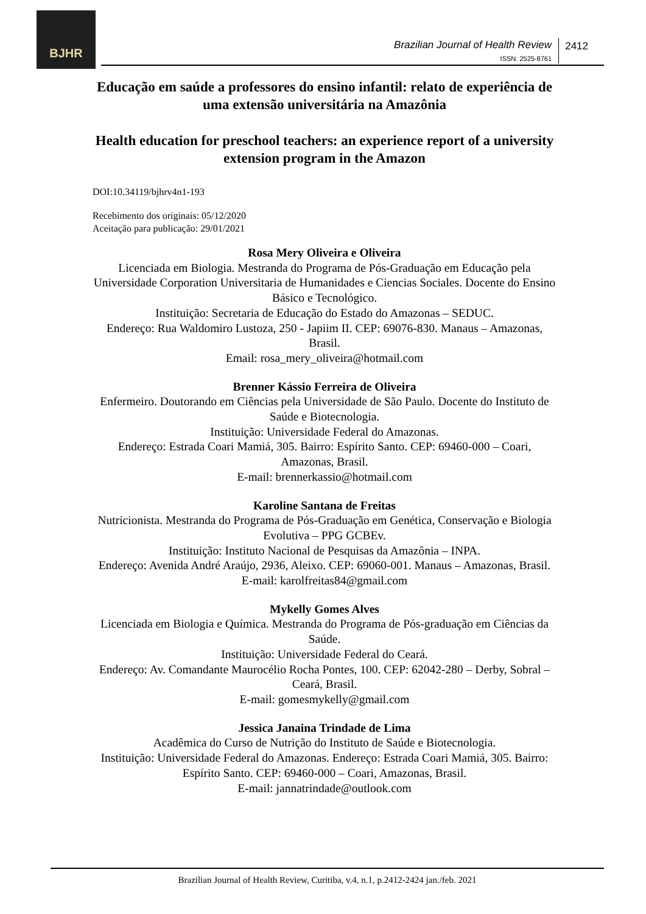BJHR
Brazilian Journal of Health Review
ISSN: 2525-8761
2412
Educação em saúde a professores do ensino infantil: relato de experiência de uma extensão universitária na Amazônia
Health education for preschool teachers: an experience report of a university extension program in the Amazon
DOI:10.34119/bjhrv4n1-193
Recebimento dos originais: 05/12/2020
Aceitação para publicação: 29/01/2021
Rosa Mery Oliveira e Oliveira
Licenciada em Biologia. Mestranda do Programa de Pós-Graduação em Educação pela Universidade Corporation Universitaria de Humanidades e Ciencias Sociales. Docente do Ensino Básico e Tecnológico.
Instituição: Secretaria de Educação do Estado do Amazonas – SEDUC.
Endereço: Rua Waldomiro Lustoza, 250 - Japiim II. CEP: 69076-830. Manaus – Amazonas, Brasil.
Email: rosa_mery_oliveira@hotmail.com
Brenner Kássio Ferreira de Oliveira
Enfermeiro. Doutorando em Ciências pela Universidade de São Paulo. Docente do Instituto de Saúde e Biotecnologia.
Instituição: Universidade Federal do Amazonas.
Endereço: Estrada Coari Mamiá, 305. Bairro: Espírito Santo. CEP: 69460-000 – Coari, Amazonas, Brasil.
E-mail: brennerkassio@hotmail.com
Karoline Santana de Freitas
Nutricionista. Mestranda do Programa de Pós-Graduação em Genética, Conservação e Biologia Evolutiva – PPG GCBEv.
Instituição: Instituto Nacional de Pesquisas da Amazônia – INPA.
Endereço: Avenida André Araújo, 2936, Aleixo. CEP: 69060-001. Manaus – Amazonas, Brasil.
E-mail: karolfreitas84@gmail.com
Mykelly Gomes Alves
Licenciada em Biologia e Química. Mestranda do Programa de Pós-graduação em Ciências da Saúde.
Instituição: Universidade Federal do Ceará.
Endereço: Av. Comandante Maurocélio Rocha Pontes, 100. CEP: 62042-280 – Derby, Sobral – Ceará, Brasil.
E-mail: gomesmykelly@gmail.com
Jessica Janaina Trindade de Lima
Acadêmica do Curso de Nutrição do Instituto de Saúde e Biotecnologia.
Instituição: Universidade Federal do Amazonas. Endereço: Estrada Coari Mamiá, 305. Bairro: Espírito Santo. CEP: 69460-000 – Coari, Amazonas, Brasil.
E-mail: jannatrindade@outlook.com
Brazilian Journal of Health Review, Curitiba, v.4, n.1, p.2412-2424 jan./feb. 2021